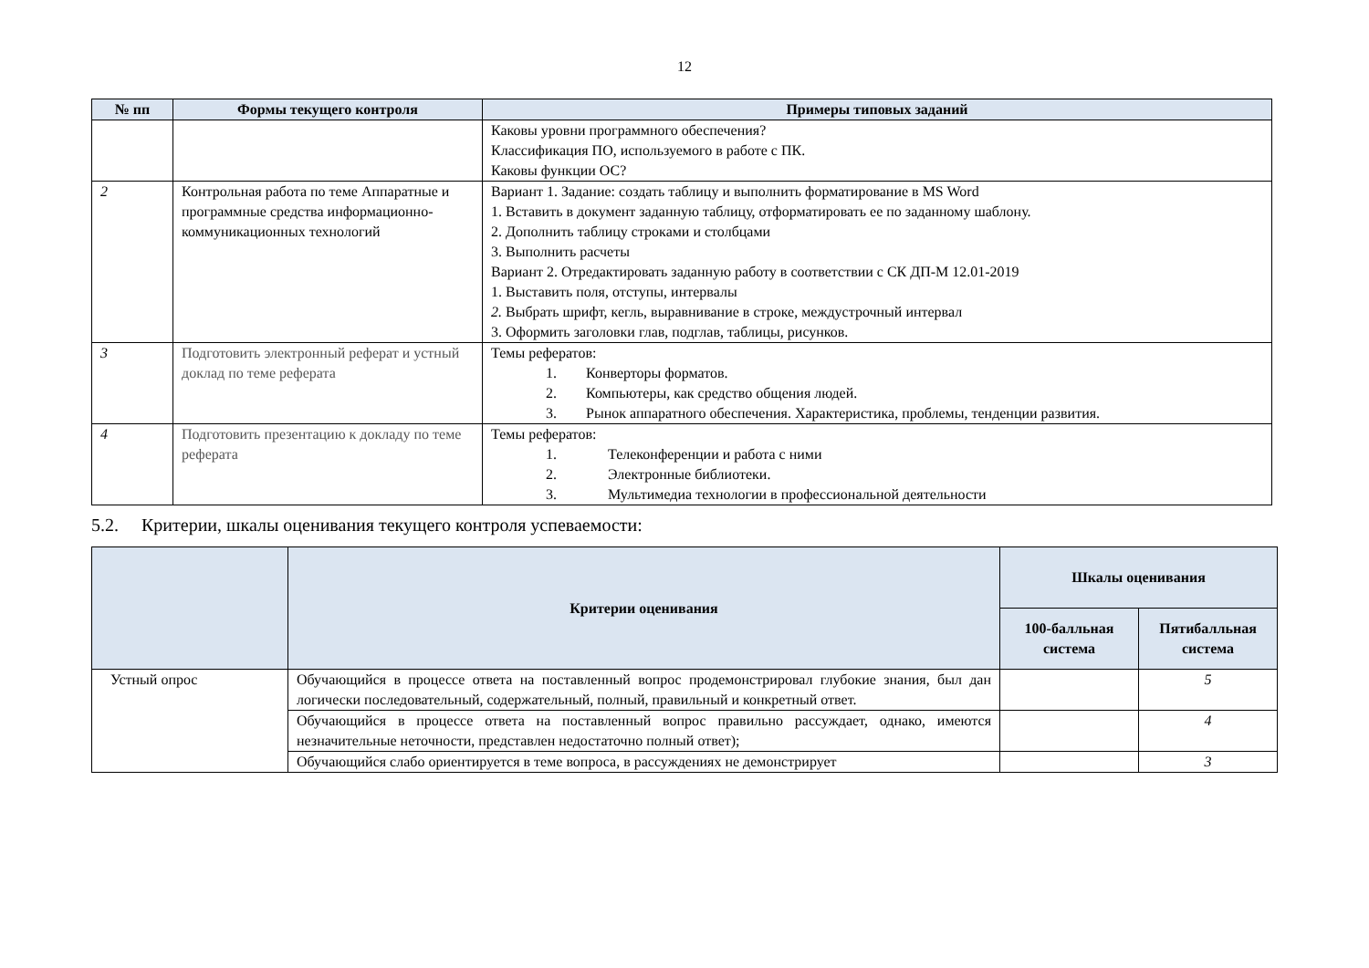12
| № пп | Формы текущего контроля | Примеры типовых заданий |
| --- | --- | --- |
| | | Каковы уровни программного обеспечения? Классификация ПО, используемого в работе с ПК. Каковы функции ОС? |
| 2 | Контрольная работа по теме Аппаратные и программные средства информационно-коммуникационных технологий | Вариант 1. Задание: создать таблицу и выполнить форматирование в MS Word 1. Вставить в документ заданную таблицу, отформатировать ее по заданному шаблону. 2. Дополнить таблицу строками и столбцами 3. Выполнить расчеты Вариант 2. Отредактировать заданную работу в соответствии с СК ДП-М 12.01-2019 1. Выставить поля, отступы, интервалы 2. Выбрать шрифт, кегль, выравнивание в строке, междустрочный интервал 3. Оформить заголовки глав, подглав, таблицы, рисунков. |
| 3 | Подготовить электронный реферат и устный доклад по теме реферата | Темы рефератов: 1. Конверторы форматов. 2. Компьютеры, как средство общения людей. 3. Рынок аппаратного обеспечения. Характеристика, проблемы, тенденции развития. |
| 4 | Подготовить презентацию к докладу по теме реферата | Темы рефератов: 1. Телеконференции и работа с ними 2. Электронные библиотеки. 3. Мультимедиа технологии в профессиональной деятельности |
5.2. Критерии, шкалы оценивания текущего контроля успеваемости:
| | Критерии оценивания | Шкалы оценивания | |
| --- | --- | --- | --- |
| | | 100-балльная система | Пятибалльная система |
| Устный опрос | Обучающийся в процессе ответа на поставленный вопрос продемонстрировал глубокие знания, был дан логически последовательный, содержательный, полный, правильный и конкретный ответ. | | 5 |
| | Обучающийся в процессе ответа на поставленный вопрос правильно рассуждает, однако, имеются незначительные неточности, представлен недостаточно полный ответ); | | 4 |
| | Обучающийся слабо ориентируется в теме вопроса, в рассуждениях не демонстрирует | | 3 |